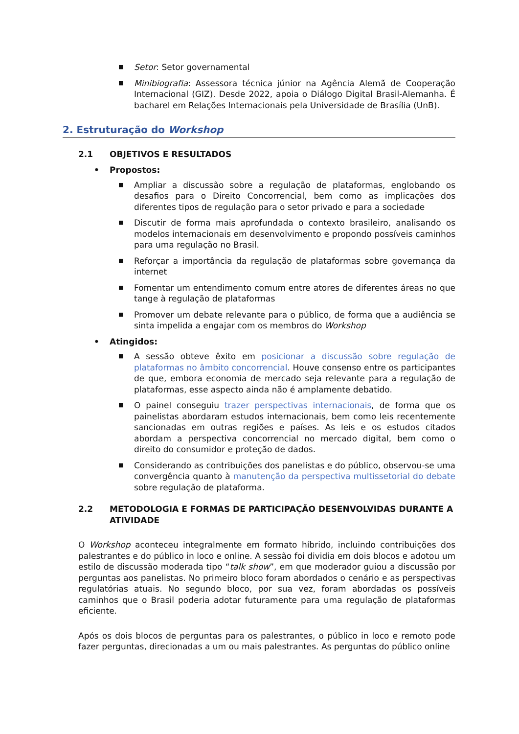■
Setor: Setor governamental
■
Minibiografia: Assessora técnica júnior na Agência Alemã de Cooperação Internacional (GIZ). Desde 2022, apoia o Diálogo Digital Brasil-Alemanha. É bacharel em Relações Internacionais pela Universidade de Brasília (UnB).
2. Estruturação do Workshop
2.1 OBJETIVOS E RESULTADOS
• Propostos:
■
Ampliar a discussão sobre a regulação de plataformas, englobando os desafios para o Direito Concorrencial, bem como as implicações dos diferentes tipos de regulação para o setor privado e para a sociedade
■
Discutir de forma mais aprofundada o contexto brasileiro, analisando os modelos internacionais em desenvolvimento e propondo possíveis caminhos para uma regulação no Brasil.
■
Reforçar a importância da regulação de plataformas sobre governança da internet
■
Fomentar um entendimento comum entre atores de diferentes áreas no que tange à regulação de plataformas
■
Promover um debate relevante para o público, de forma que a audiência se sinta impelida a engajar com os membros do Workshop
• Atingidos:
■
A sessão obteve êxito em posicionar a discussão sobre regulação de plataformas no âmbito concorrencial. Houve consenso entre os participantes de que, embora economia de mercado seja relevante para a regulação de plataformas, esse aspecto ainda não é amplamente debatido.
■
O painel conseguiu trazer perspectivas internacionais, de forma que os painelistas abordaram estudos internacionais, bem como leis recentemente sancionadas em outras regiões e países. As leis e os estudos citados abordam a perspectiva concorrencial no mercado digital, bem como o direito do consumidor e proteção de dados.
■
Considerando as contribuições dos panelistas e do público, observou-se uma convergência quanto à manutenção da perspectiva multissetorial do debate sobre regulação de plataforma.
2.2 METODOLOGIA E FORMAS DE PARTICIPAÇÃO DESENVOLVIDAS DURANTE A ATIVIDADE
O Workshop aconteceu integralmente em formato híbrido, incluindo contribuições dos palestrantes e do público in loco e online. A sessão foi dividia em dois blocos e adotou um estilo de discussão moderada tipo “talk show”, em que moderador guiou a discussão por perguntas aos panelistas. No primeiro bloco foram abordados o cenário e as perspectivas regulatórias atuais. No segundo bloco, por sua vez, foram abordadas os possíveis caminhos que o Brasil poderia adotar futuramente para uma regulação de plataformas eficiente.
Após os dois blocos de perguntas para os palestrantes, o público in loco e remoto pode fazer perguntas, direcionadas a um ou mais palestrantes. As perguntas do público online